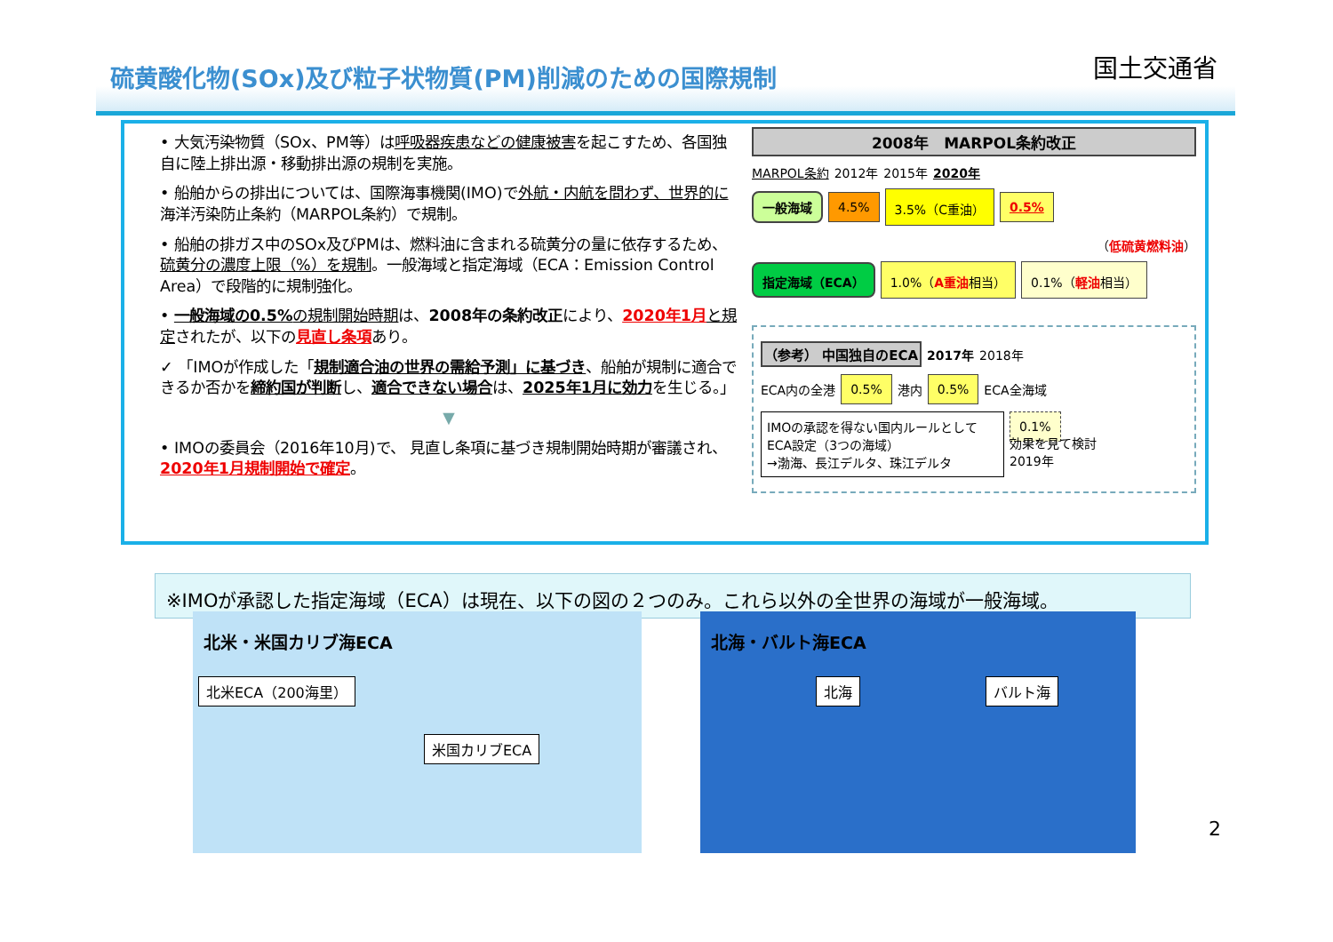硫黄酸化物(SOx)及び粒子状物質(PM)削減のための国際規制
国土交通省
• 大気汚染物質（SOx、PM等）は呼吸器疾患などの健康被害を起こすため、各国独自に陸上排出源・移動排出源の規制を実施。
• 船舶からの排出については、国際海事機関(IMO)で外航・内航を問わず、世界的に海洋汚染防止条約（MARPOL条約）で規制。
• 船舶の排ガス中のSOx及びPMは、燃料油に含まれる硫黄分の量に依存するため、硫黄分の濃度上限（%）を規制。一般海域と指定海域（ECA：Emission Control Area）で段階的に規制強化。
• 一般海域の0.5% の規制開始時期は、2008年の条約改正により、2020年1月 と規定されたが、以下の見直し条項あり。
✓ 「IMOが作成した「規制適合油の世界の需給予測」に基づき、船舶が規制に適合できるか否かを締約国が判断し、適合できない場合は、2025年1月に効力を生じる。」
▼
• IMOの委員会（2016年10月)で、 見直し条項に基づき規制開始時期が審議され、2020年1月規制開始で確定。
2008年　MARPOL条約改正
MARPOL条約 2012年 2015年 2020年
一般海域 4.5% 3.5%（C重油） 0.5%
（低硫黄燃料油）
指定海域（ECA） 1.0%（A重油相当） 0.1%（軽油相当）
（参考） 中国独自のECA 2017年 2018年
ECA内の全港 0.5% 港内 0.5% ECA全海域
IMOの承認を得ない国内ルールとしてECA設定（3つの海域）
→渤海、長江デルタ、珠江デルタ
0.1%
効果を見て検討
2019年
※IMOが承認した指定海域（ECA）は現在、以下の図の２つのみ。これら以外の全世界の海域が一般海域。
北米・米国カリブ海ECA
北米ECA（200海里）
米国カリブECA
北海・バルト海ECA
北海 バルト海
2